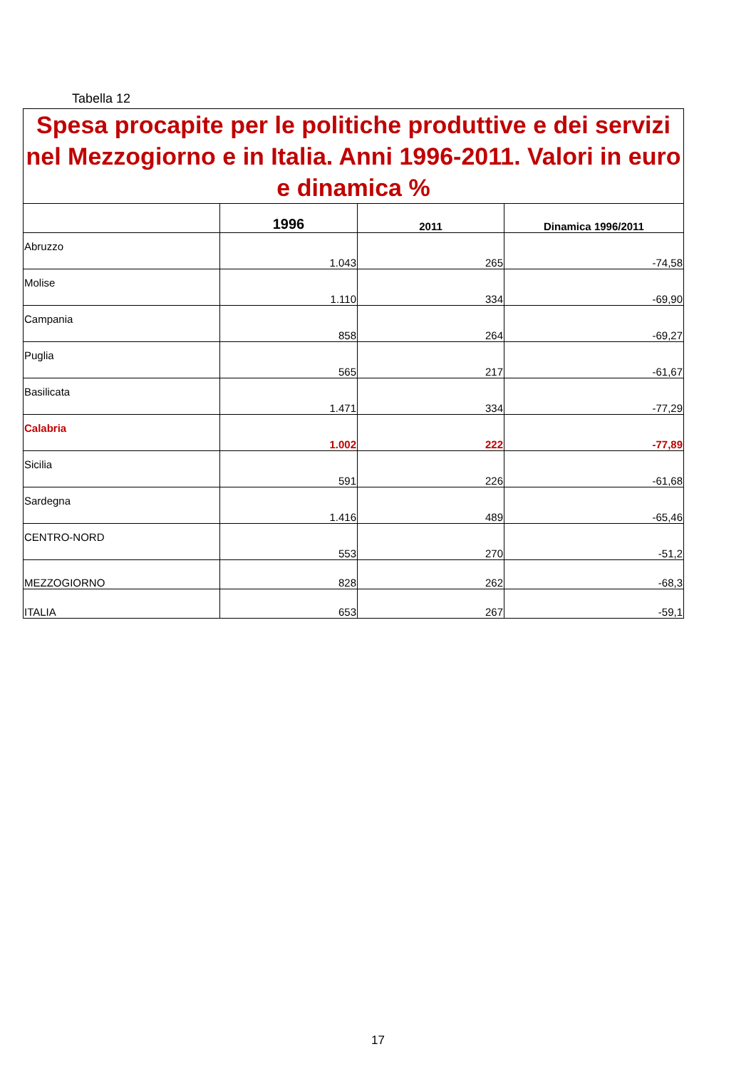Tabella 12
| Spesa procapite per le politiche produttive e dei servizi nel Mezzogiorno e in Italia. Anni 1996-2011. Valori in euro e dinamica % | | | |
| | 1996 | 2011 | Dinamica 1996/2011 |
| Abruzzo | 1.043 | 265 | -74,58 |
| Molise | 1.110 | 334 | -69,90 |
| Campania | 858 | 264 | -69,27 |
| Puglia | 565 | 217 | -61,67 |
| Basilicata | 1.471 | 334 | -77,29 |
| Calabria | 1.002 | 222 | -77,89 |
| Sicilia | 591 | 226 | -61,68 |
| Sardegna | 1.416 | 489 | -65,46 |
| CENTRO-NORD | 553 | 270 | -51,2 |
| MEZZOGIORNO | 828 | 262 | -68,3 |
| ITALIA | 653 | 267 | -59,1 |
17